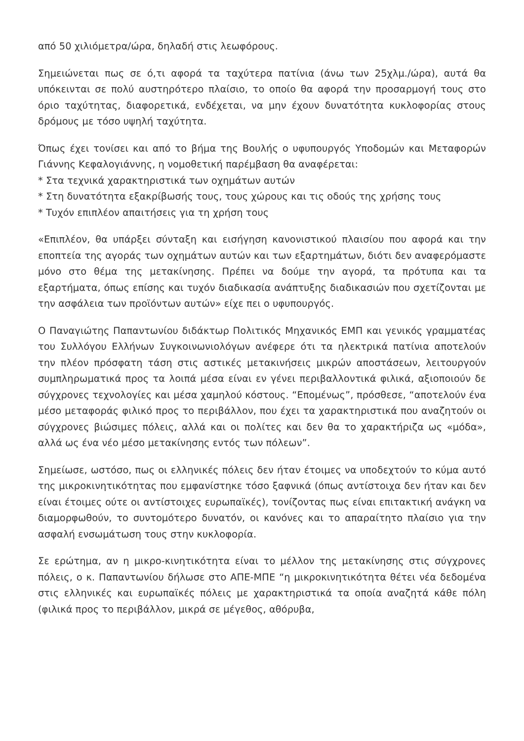από 50 χιλιόμετρα/ώρα, δηλαδή στις λεωφόρους.
Σημειώνεται πως σε ό,τι αφορά τα ταχύτερα πατίνια (άνω των 25χλμ./ώρα), αυτά θα υπόκεινται σε πολύ αυστηρότερο πλαίσιο, το οποίο θα αφορά την προσαρμογή τους στο όριο ταχύτητας, διαφορετικά, ενδέχεται, να μην έχουν δυνατότητα κυκλοφορίας στους δρόμους με τόσο υψηλή ταχύτητα.
Όπως έχει τονίσει και από το βήμα της Βουλής ο υφυπουργός Υποδομών και Μεταφορών Γιάννης Κεφαλογιάννης, η νομοθετική παρέμβαση θα αναφέρεται:
* Στα τεχνικά χαρακτηριστικά των οχημάτων αυτών
* Στη δυνατότητα εξακρίβωσής τους, τους χώρους και τις οδούς της χρήσης τους
* Τυχόν επιπλέον απαιτήσεις για τη χρήση τους
«Επιπλέον, θα υπάρξει σύνταξη και εισήγηση κανονιστικού πλαισίου που αφορά και την εποπτεία της αγοράς των οχημάτων αυτών και των εξαρτημάτων, διότι δεν αναφερόμαστε μόνο στο θέμα της μετακίνησης. Πρέπει να δούμε την αγορά, τα πρότυπα και τα εξαρτήματα, όπως επίσης και τυχόν διαδικασία ανάπτυξης διαδικασιών που σχετίζονται με την ασφάλεια των προϊόντων αυτών» είχε πει ο υφυπουργός.
Ο Παναγιώτης Παπαντωνίου διδάκτωρ Πολιτικός Μηχανικός ΕΜΠ και γενικός γραμματέας του Συλλόγου Ελλήνων Συγκοινωνιολόγων ανέφερε ότι τα ηλεκτρικά πατίνια αποτελούν την πλέον πρόσφατη τάση στις αστικές μετακινήσεις μικρών αποστάσεων, λειτουργούν συμπληρωματικά προς τα λοιπά μέσα είναι εν γένει περιβαλλοντικά φιλικά, αξιοποιούν δε σύγχρονες τεχνολογίες και μέσα χαμηλού κόστους. “Επομένως”, πρόσθεσε, “αποτελούν ένα μέσο μεταφοράς φιλικό προς το περιβάλλον, που έχει τα χαρακτηριστικά που αναζητούν οι σύγχρονες βιώσιμες πόλεις, αλλά και οι πολίτες και δεν θα το χαρακτήριζα ως «μόδα», αλλά ως ένα νέο μέσο μετακίνησης εντός των πόλεων”.
Σημείωσε, ωστόσο, πως οι ελληνικές πόλεις δεν ήταν έτοιμες να υποδεχτούν το κύμα αυτό της μικροκινητικότητας που εμφανίστηκε τόσο ξαφνικά (όπως αντίστοιχα δεν ήταν και δεν είναι έτοιμες ούτε οι αντίστοιχες ευρωπαϊκές), τονίζοντας πως είναι επιτακτική ανάγκη να διαμορφωθούν, το συντομότερο δυνατόν, οι κανόνες και το απαραίτητο πλαίσιο για την ασφαλή ενσωμάτωση τους στην κυκλοφορία.
Σε ερώτημα, αν η μικρο-κινητικότητα είναι το μέλλον της μετακίνησης στις σύγχρονες πόλεις, ο κ. Παπαντωνίου δήλωσε στο ΑΠΕ-ΜΠΕ “η μικροκινητικότητα θέτει νέα δεδομένα στις ελληνικές και ευρωπαϊκές πόλεις με χαρακτηριστικά τα οποία αναζητά κάθε πόλη (φιλικά προς το περιβάλλον, μικρά σε μέγεθος, αθόρυβα,